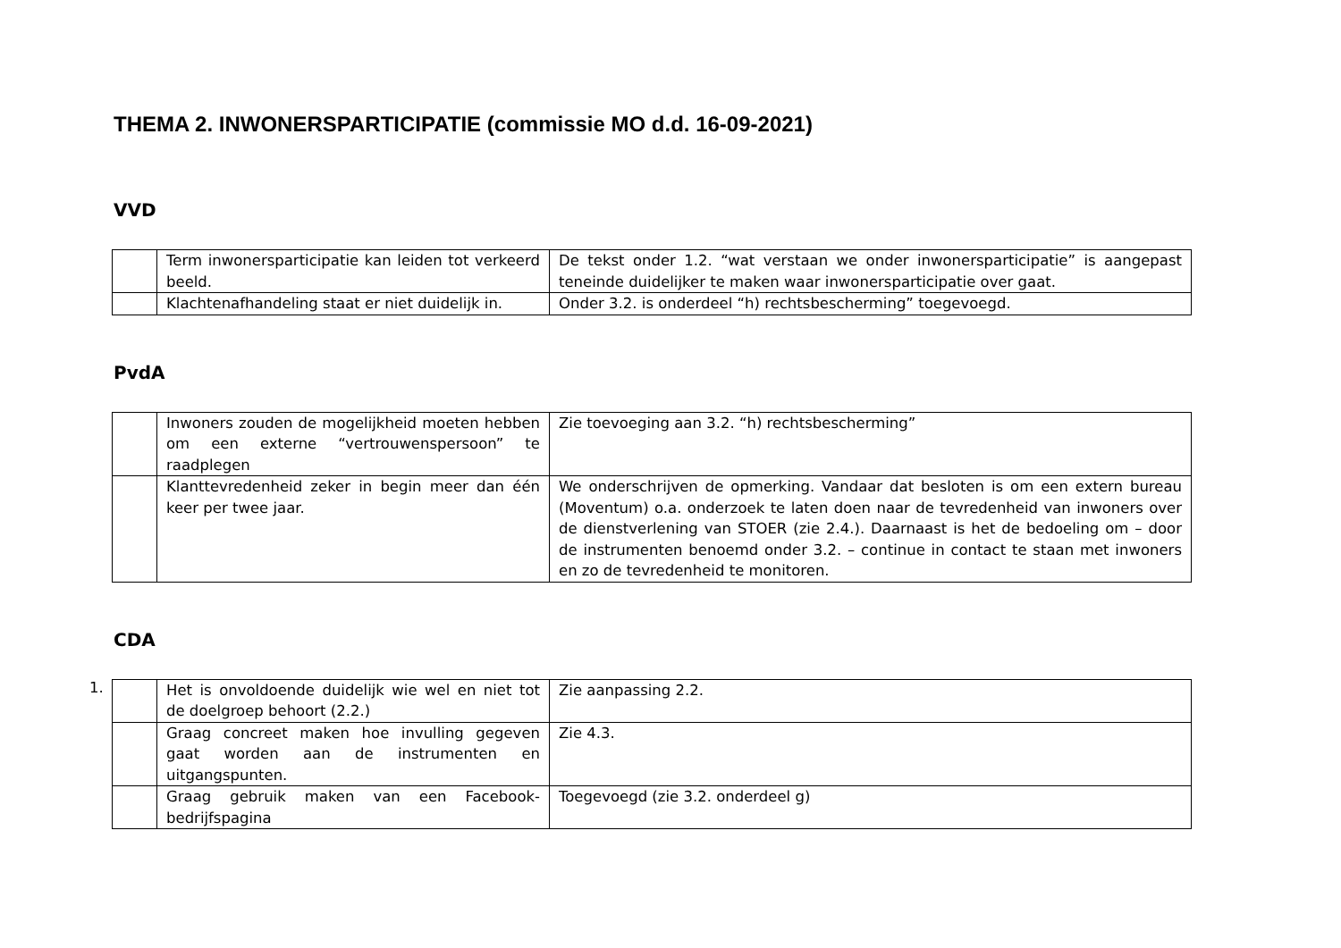THEMA 2. INWONERSPARTICIPATIE (commissie MO d.d. 16-09-2021)
VVD
| | Term inwonersparticipatie kan leiden tot verkeerd beeld. | De tekst onder 1.2. “wat verstaan we onder inwonersparticipatie” is aangepast teneinde duidelijker te maken waar inwonersparticipatie over gaat. |
| | Klachtenafhandeling staat er niet duidelijk in. | Onder 3.2. is onderdeel “h) rechtsbescherming” toegevoegd. |
PvdA
| | Inwoners zouden de mogelijkheid moeten hebben om een externe “vertrouwenspersoon” te raadplegen | Zie toevoeging aan 3.2. “h) rechtsbescherming” |
| | Klanttevredenheid zeker in begin meer dan één keer per twee jaar. | We onderschrijven de opmerking. Vandaar dat besloten is om een extern bureau (Moventum) o.a. onderzoek te laten doen naar de tevredenheid van inwoners over de dienstverlening van STOER (zie 2.4.). Daarnaast is het de bedoeling om – door de instrumenten benoemd onder 3.2. – continue in contact te staan met inwoners en zo de tevredenheid te monitoren. |
CDA
1.
| | Het is onvoldoende duidelijk wie wel en niet tot de doelgroep behoort (2.2.) | Zie aanpassing 2.2. |
| | Graag concreet maken hoe invulling gegeven gaat worden aan de instrumenten en uitgangspunten. | Zie 4.3. |
| | Graag gebruik maken van een Facebook-bedrijfspagina | Toegevoegd (zie 3.2. onderdeel g) |